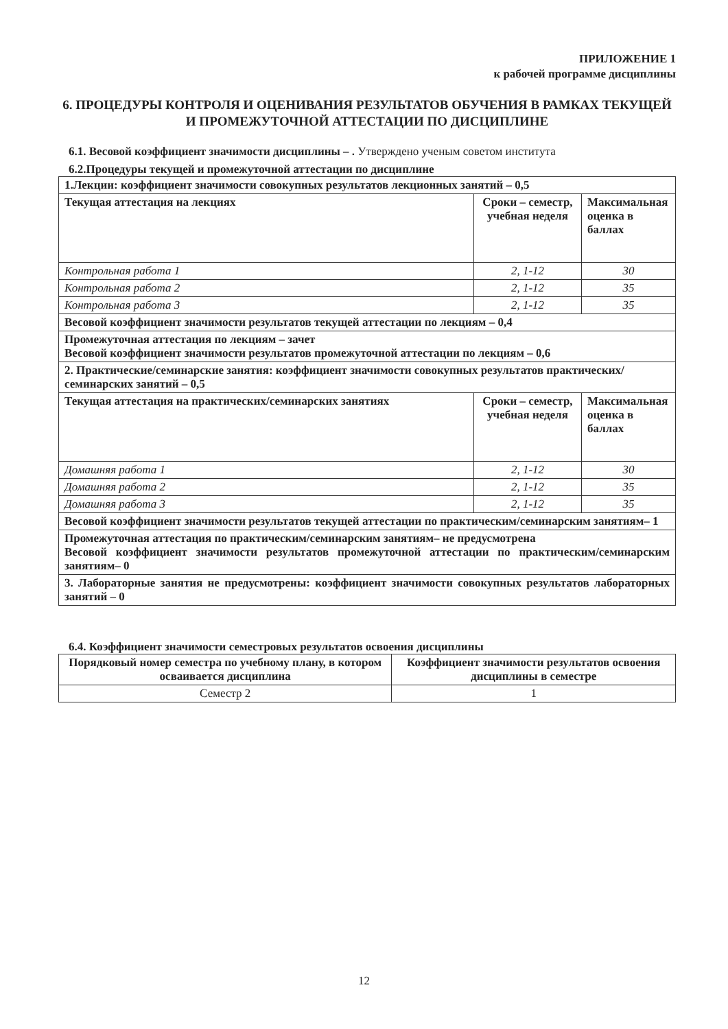ПРИЛОЖЕНИЕ 1
к рабочей программе дисциплины
6. ПРОЦЕДУРЫ КОНТРОЛЯ И ОЦЕНИВАНИЯ РЕЗУЛЬТАТОВ ОБУЧЕНИЯ В РАМКАХ ТЕКУЩЕЙ И ПРОМЕЖУТОЧНОЙ АТТЕСТАЦИИ ПО ДИСЦИПЛИНЕ
6.1. Весовой коэффициент значимости дисциплины – . Утверждено ученым советом института
6.2.Процедуры текущей и промежуточной аттестации по дисциплине
| 1.Лекции: коэффициент значимости совокупных результатов лекционных занятий – 0,5 | | |
| Текущая аттестация на лекциях | Сроки – семестр, учебная неделя | Максимальная оценка в баллах |
| Контрольная работа 1 | 2, 1-12 | 30 |
| Контрольная работа 2 | 2, 1-12 | 35 |
| Контрольная работа 3 | 2, 1-12 | 35 |
| Весовой коэффициент значимости результатов текущей аттестации по лекциям – 0,4 | | |
| Промежуточная аттестация по лекциям – зачет Весовой коэффициент значимости результатов промежуточной аттестации по лекциям – 0,6 | | |
| 2. Практические/семинарские занятия: коэффициент значимости совокупных результатов практических/семинарских занятий – 0,5 | | |
| Текущая аттестация на практических/семинарских занятиях | Сроки – семестр, учебная неделя | Максимальная оценка в баллах |
| Домашняя работа 1 | 2, 1-12 | 30 |
| Домашняя работа 2 | 2, 1-12 | 35 |
| Домашняя работа 3 | 2, 1-12 | 35 |
| Весовой коэффициент значимости результатов текущей аттестации по практическим/семинарским занятиям– 1 | | |
| Промежуточная аттестация по практическим/семинарским занятиям– не предусмотрена Весовой коэффициент значимости результатов промежуточной аттестации по практическим/семинарским занятиям– 0 | | |
| 3. Лабораторные занятия не предусмотрены: коэффициент значимости совокупных результатов лабораторных занятий – 0 | | |
6.4. Коэффициент значимости семестровых результатов освоения дисциплины
| Порядковый номер семестра по учебному плану, в котором осваивается дисциплина | Коэффициент значимости результатов освоения дисциплины в семестре |
| --- | --- |
| Семестр 2 | 1 |
12